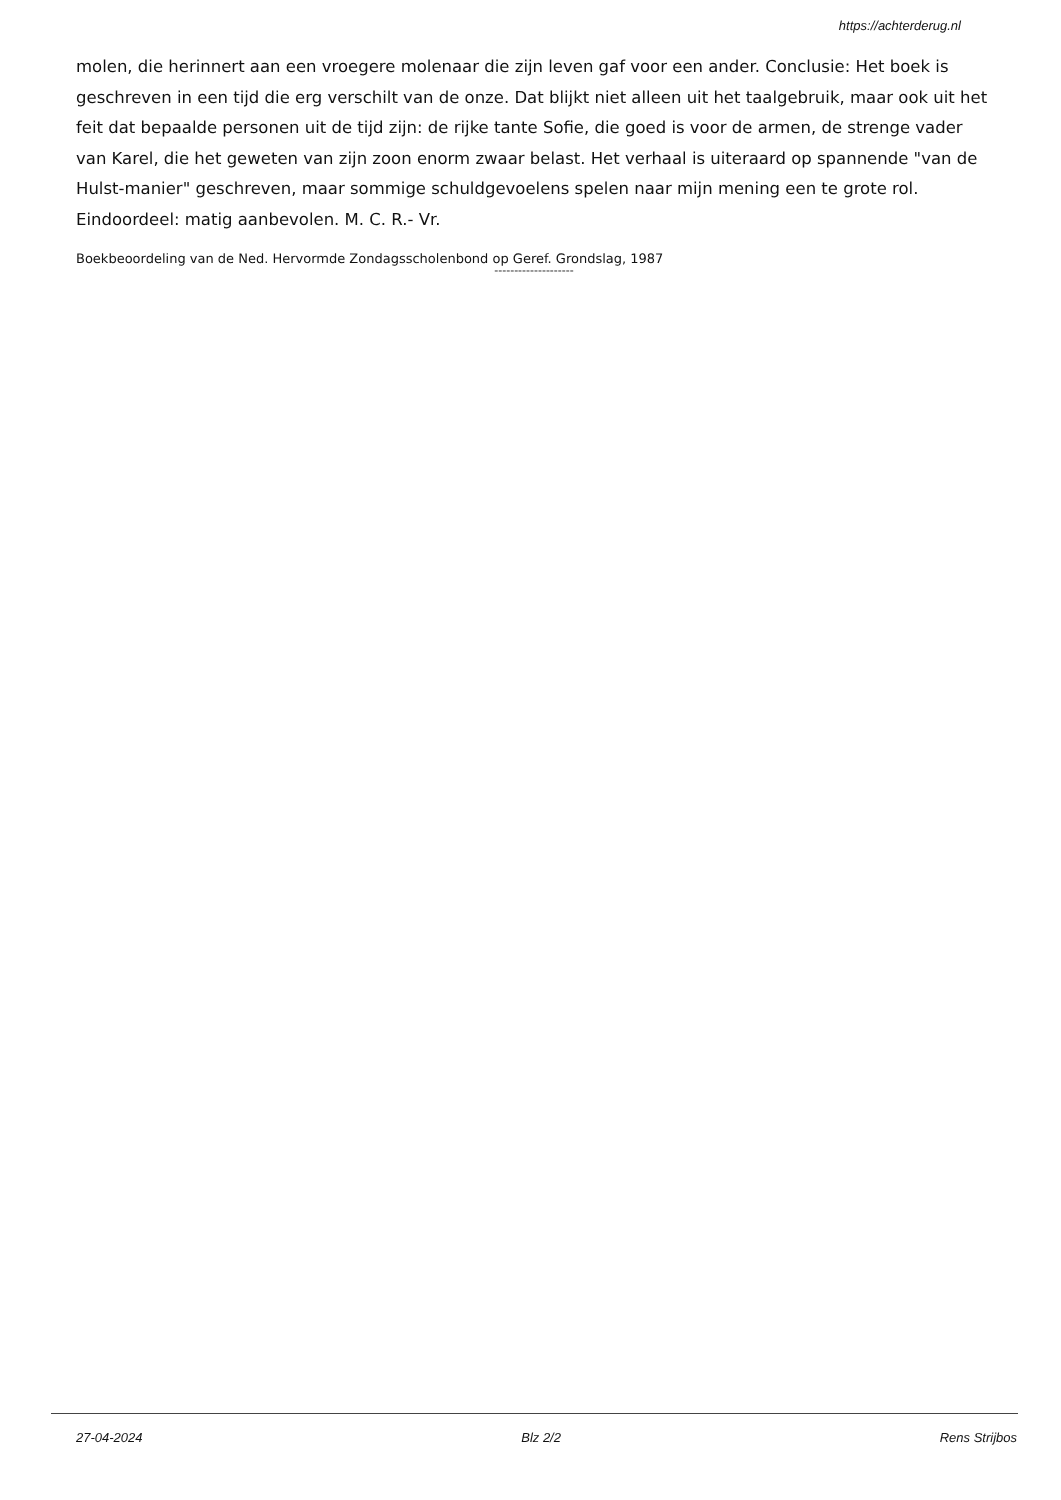https://achterderug.nl
molen, die herinnert aan een vroegere molenaar die zijn leven gaf voor een ander. Conclusie: Het boek is geschreven in een tijd die erg verschilt van de onze. Dat blijkt niet alleen uit het taalgebruik, maar ook uit het feit dat bepaalde personen uit de tijd zijn: de rijke tante Sofie, die goed is voor de armen, de strenge vader van Karel, die het geweten van zijn zoon enorm zwaar belast. Het verhaal is uiteraard op spannende "van de Hulst-manier" geschreven, maar sommige schuldgevoelens spelen naar mijn mening een te grote rol. Eindoordeel: matig aanbevolen. M. C. R.- Vr.
Boekbeoordeling van de Ned. Hervormde Zondagsscholenbond op Geref. Grondslag, 1987
--------------------
27-04-2024 Blz 2/2 Rens Strijbos